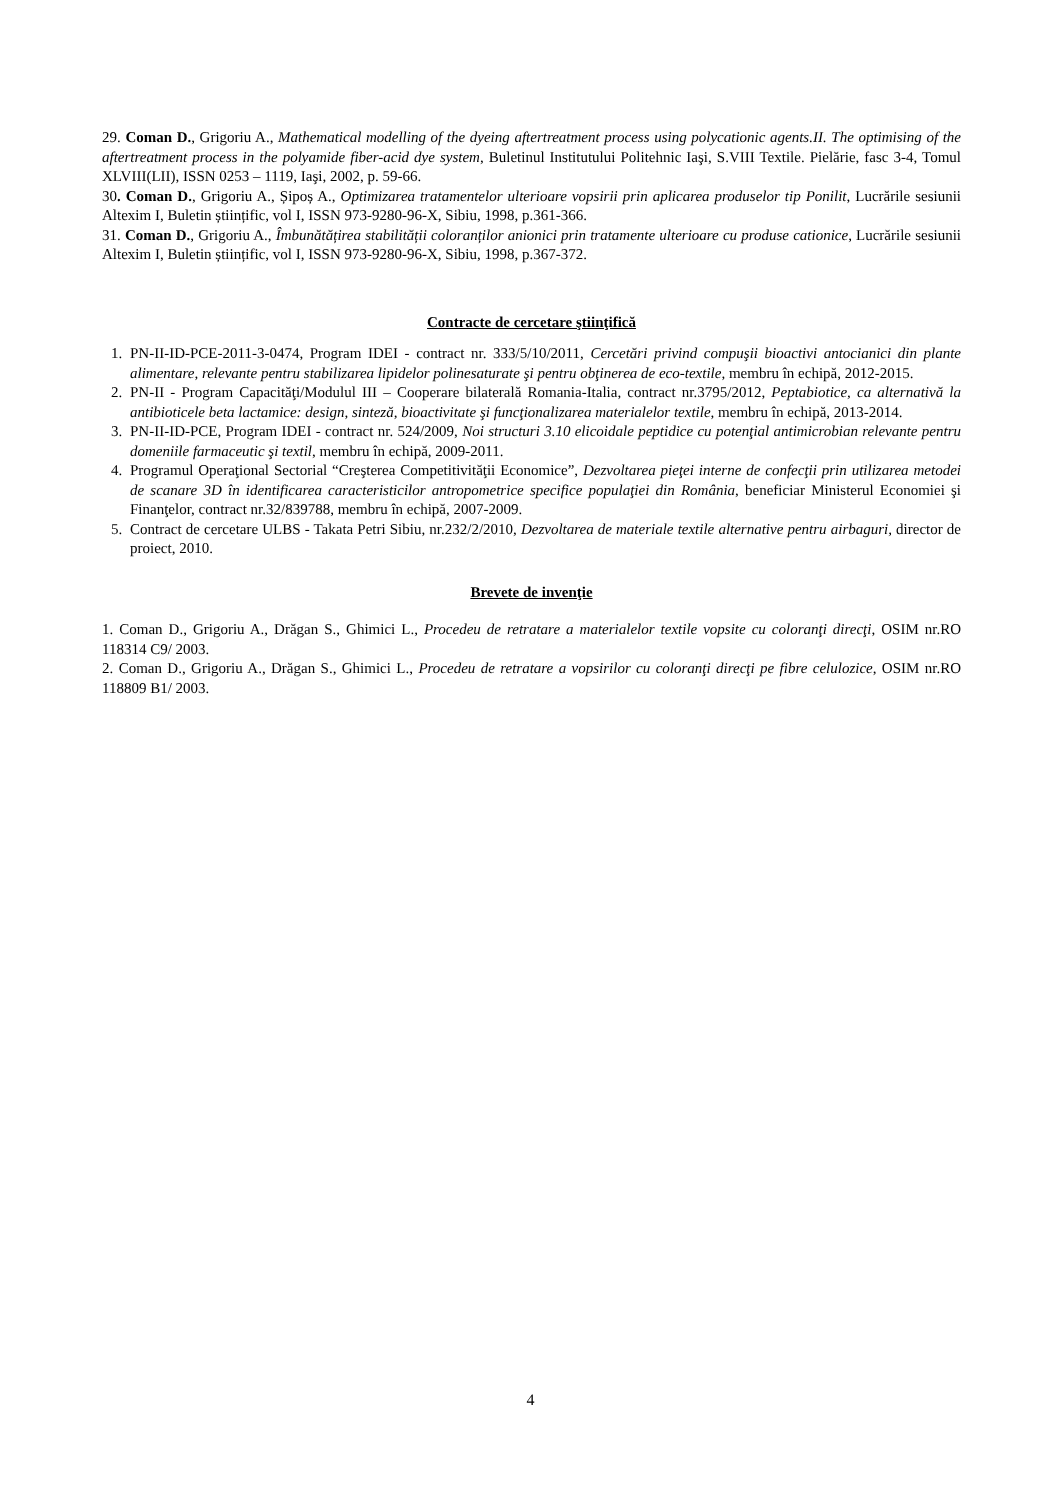29. Coman D., Grigoriu A., Mathematical modelling of the dyeing aftertreatment process using polycationic agents.II. The optimising of the aftertreatment process in the polyamide fiber-acid dye system, Buletinul Institutului Politehnic Iaşi, S.VIII Textile. Pielărie, fasc 3-4, Tomul XLVIII(LII), ISSN 0253 – 1119, Iaşi, 2002, p. 59-66.
30. Coman D., Grigoriu A., Șipoș A., Optimizarea tratamentelor ulterioare vopsirii prin aplicarea produselor tip Ponilit, Lucrările sesiunii Altexim I, Buletin științific, vol I, ISSN 973-9280-96-X, Sibiu, 1998, p.361-366.
31. Coman D., Grigoriu A., Îmbunătățirea stabilității coloranților anionici prin tratamente ulterioare cu produse cationice, Lucrările sesiunii Altexim I, Buletin științific, vol I, ISSN 973-9280-96-X, Sibiu, 1998, p.367-372.
Contracte de cercetare ştiinţifică
1. PN-II-ID-PCE-2011-3-0474, Program IDEI - contract nr. 333/5/10/2011, Cercetări privind compuşii bioactivi antocianici din plante alimentare, relevante pentru stabilizarea lipidelor polinesaturate şi pentru obţinerea de eco-textile, membru în echipă, 2012-2015.
2. PN-II - Program Capacităţi/Modulul III – Cooperare bilaterală Romania-Italia, contract nr.3795/2012, Peptabiotice, ca alternativă la antibioticele beta lactamice: design, sinteză, bioactivitate şi funcţionalizarea materialelor textile, membru în echipă, 2013-2014.
3. PN-II-ID-PCE, Program IDEI - contract nr. 524/2009, Noi structuri 3.10 elicoidale peptidice cu potenţial antimicrobian relevante pentru domeniile farmaceutic şi textil, membru în echipă, 2009-2011.
4. Programul Operaţional Sectorial “Creşterea Competitivităţii Economice”, Dezvoltarea pieţei interne de confecţii prin utilizarea metodei de scanare 3D în identificarea caracteristicilor antropometrice specifice populaţiei din România, beneficiar Ministerul Economiei şi Finanţelor, contract nr.32/839788, membru în echipă, 2007-2009.
5. Contract de cercetare ULBS - Takata Petri Sibiu, nr.232/2/2010, Dezvoltarea de materiale textile alternative pentru airbaguri, director de proiect, 2010.
Brevete de invenţie
1. Coman D., Grigoriu A., Drăgan S., Ghimici L., Procedeu de retratare a materialelor textile vopsite cu coloranţi direcţi, OSIM nr.RO 118314 C9/ 2003.
2. Coman D., Grigoriu A., Drăgan S., Ghimici L., Procedeu de retratare a vopsirilor cu coloranţi direcţi pe fibre celulozice, OSIM nr.RO 118809 B1/ 2003.
4